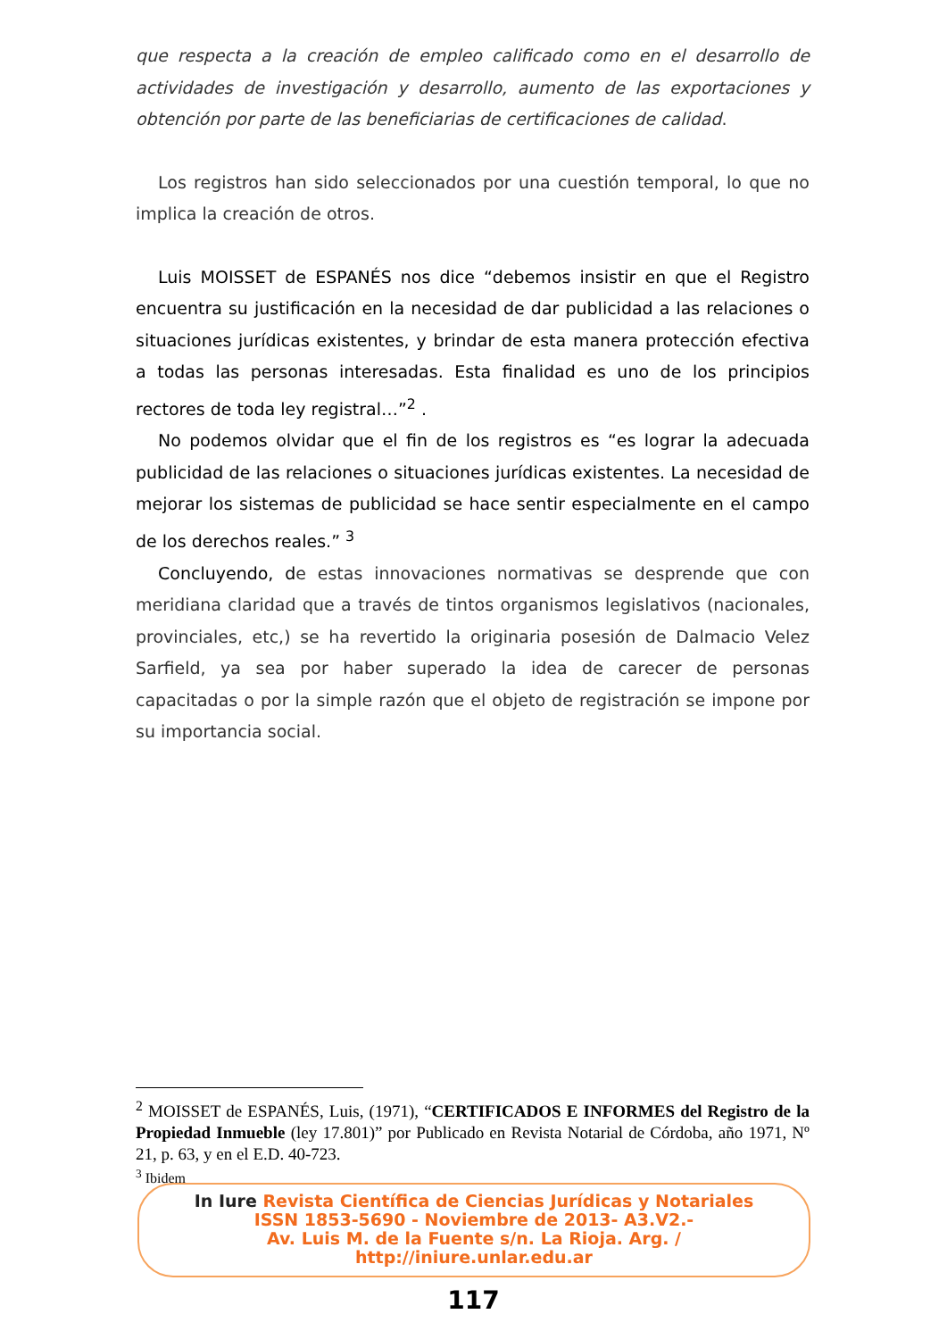que respecta a la creación de empleo calificado como en el desarrollo de actividades de investigación y desarrollo, aumento de las exportaciones y obtención por parte de las beneficiarias de certificaciones de calidad.
Los registros han sido seleccionados por una cuestión temporal, lo que no implica la creación de otros.
Luis MOISSET de ESPANÉS nos dice “debemos insistir en que el Registro encuentra su justificación en la necesidad de dar publicidad a las relaciones o situaciones jurídicas existentes, y brindar de esta manera protección efectiva a todas las personas interesadas. Esta finalidad es uno de los principios rectores de toda ley registral…”<sup>2</sup> .
No podemos olvidar que el fin de los registros es “es lograr la adecuada publicidad de las relaciones o situaciones jurídicas existentes. La necesidad de mejorar los sistemas de publicidad se hace sentir especialmente en el campo de los derechos reales.” <sup>3</sup>
Concluyendo, de estas innovaciones normativas se desprende que con meridiana claridad que a través de tintos organismos legislativos (nacionales, provinciales, etc,) se ha revertido la originaria posesión de Dalmacio Velez Sarfield, ya sea por haber superado la idea de carecer de personas capacitadas o por la simple razón que el objeto de registración se impone por su importancia social.
<sup>2</sup> MOISSET de ESPANÉS, Luis, (1971), “CERTIFICADOS E INFORMES del Registro de la Propiedad Inmueble (ley 17.801)” por Publicado en Revista Notarial de Córdoba, año 1971, Nº 21, p. 63, y en el E.D. 40-723.
<sup>3</sup> Ibidem
In Iure Revista Científica de Ciencias Jurídicas y Notariales
ISSN 1853-5690 - Noviembre de 2013- A3.V2.-
Av. Luis M. de la Fuente s/n. La Rioja. Arg. /
http://iniure.unlar.edu.ar
117